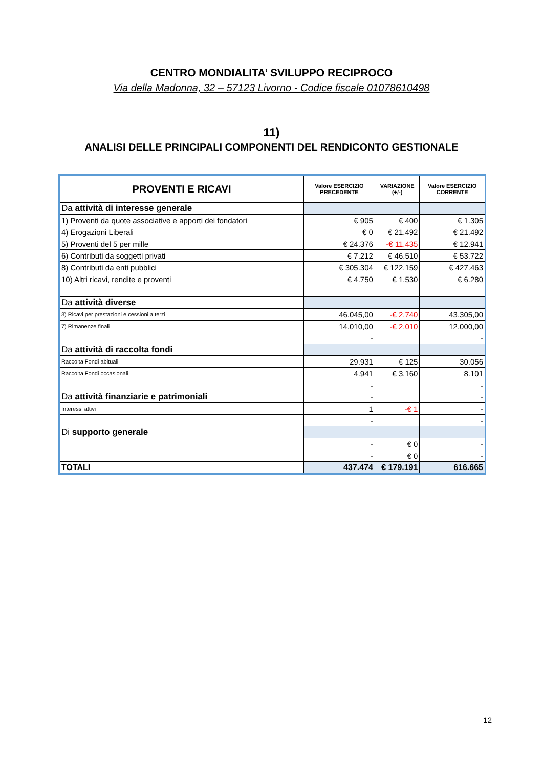CENTRO MONDIALITA’ SVILUPPO RECIPROCO
Via della Madonna, 32 – 57123 Livorno - Codice fiscale 01078610498
11)
ANALISI DELLE PRINCIPALI COMPONENTI DEL RENDICONTO GESTIONALE
| PROVENTI E RICAVI | Valore ESERCIZIO PRECEDENTE | VARIAZIONE (+/-) | Valore ESERCIZIO CORRENTE |
| --- | --- | --- | --- |
| Da attività di interesse generale | | | |
| 1) Proventi da quote associative e apporti dei fondatori | € 905 | € 400 | € 1.305 |
| 4) Erogazioni Liberali | € 0 | € 21.492 | € 21.492 |
| 5) Proventi del 5 per mille | € 24.376 | -€ 11.435 | € 12.941 |
| 6) Contributi da soggetti privati | € 7.212 | € 46.510 | € 53.722 |
| 8) Contributi da enti pubblici | € 305.304 | € 122.159 | € 427.463 |
| 10) Altri ricavi, rendite e proventi | € 4.750 | € 1.530 | € 6.280 |
| Da attività diverse | | | |
| 3) Ricavi per prestazioni e cessioni a terzi | 46.045,00 | -€ 2.740 | 43.305,00 |
| 7) Rimanenze finali | 14.010,00 | -€ 2.010 | 12.000,00 |
| | - | | - |
| Da attività di raccolta fondi | | | |
| Raccolta Fondi abituali | 29.931 | € 125 | 30.056 |
| Raccolta Fondi occasionali | 4.941 | € 3.160 | 8.101 |
| | - | | - |
| Da attività finanziarie e patrimoniali | - | | - |
| Interessi attivi | 1 | -€ 1 | - |
| | - | | - |
| Di supporto generale | | | |
| | - | € 0 | - |
| | - | € 0 | - |
| TOTALI | 437.474 | € 179.191 | 616.665 |
12